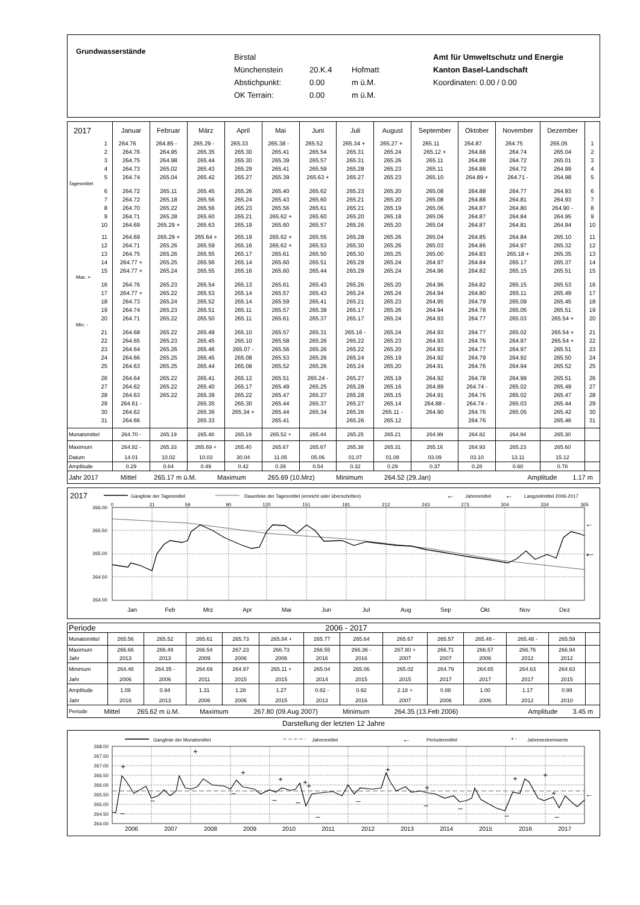Grundwasserstände
Birstal
Münchenstein 20.K.4 Hofmatt
Abstichpunkt: 0.00 m ü.M.
OK Terrain: 0.00 m ü.M.
Amt für Umweltschutz und Energie
Kanton Basel-Landschaft
Koordinaten: 0.00 / 0.00
| 2017 | Januar | Februar | März | April | Mai | Juni | Juli | August | September | Oktober | November | Dezember | |
| --- | --- | --- | --- | --- | --- | --- | --- | --- | --- | --- | --- | --- | --- |
| 1 | 264.76 | 264.85 - | 265.29 - | 265.33 | 265.38 - | 265.52 | 265.34 + | 265.27 + | 265.11 | 264.87 | 264.75 | 265.05 | 1 |
| 2 | 264.76 | 264.95 | 265.35 | 265.30 | 265.41 | 265.54 | 265.31 | 265.24 | 265.12 + | 264.88 | 264.74 | 265.04 | 2 |
| 3 | 264.75 | 264.98 | 265.44 | 265.30 | 265.39 | 265.57 | 265.31 | 265.26 | 265.11 | 264.88 | 264.72 | 265.01 | 3 |
| 4 | 264.73 | 265.02 | 265.43 | 265.29 | 265.41 | 265.59 | 265.28 | 265.23 | 265.11 | 264.88 | 264.72 | 264.99 | 4 |
| 5 | 264.74 | 265.04 | 265.42 | 265.27 | 265.39 | 265.63 + | 265.27 | 265.23 | 265.10 | 264.89 + | 264.71 - | 264.98 | 5 |
| Tagesmittel | | | | | | | | | | | | | |
| 6 | 264.72 | 265.11 | 265.45 | 265.26 | 265.40 | 265.62 | 265.23 | 265.20 | 265.08 | 264.88 | 264.77 | 264.93 | 6 |
| 7 | 264.72 | 265.18 | 265.56 | 265.24 | 265.43 | 265.60 | 265.21 | 265.20 | 265.08 | 264.88 | 264.81 | 264.93 | 7 |
| 8 | 264.70 | 265.22 | 265.56 | 265.23 | 265.56 | 265.61 | 265.21 | 265.19 | 265.06 | 264.87 | 264.80 | 264.90 - | 8 |
| 9 | 264.71 | 265.28 | 265.60 | 265.21 | 265.62 + | 265.60 | 265.20 | 265.18 | 265.06 | 264.87 | 264.84 | 264.95 | 9 |
| 10 | 264.69 | 265.29 + | 265.63 | 265.19 | 265.60 | 265.57 | 265.26 | 265.20 | 265.04 | 264.87 | 264.81 | 264.94 | 10 |
| 11 | 264.69 | 265.29 + | 265.64 + | 265.19 | 265.62 + | 265.55 | 265.28 | 265.26 | 265.04 | 264.85 | 264.84 | 265.10 | 11 |
| 12 | 264.71 | 265.26 | 265.59 | 265.16 | 265.62 + | 265.53 | 265.30 | 265.26 | 265.03 | 264.86 | 264.97 | 265.32 | 12 |
| 13 | 264.75 | 265.26 | 265.55 | 265.17 | 265.61 | 265.50 | 265.30 | 265.25 | 265.00 | 264.83 | 265.18 + | 265.35 | 13 |
| 14 | 264.77 + | 265.25 | 265.56 | 265.14 | 265.60 | 265.51 | 265.29 | 265.24 | 264.97 | 264.84 | 265.17 | 265.37 | 14 |
| 15 | 264.77 + | 265.24 | 265.55 | 265.16 | 265.60 | 265.44 | 265.29 | 265.24 | 264.96 | 264.82 | 265.15 | 265.51 | 15 |
| Max. + | | | | | | | | | | | | | |
| 16 | 264.76 | 265.23 | 265.54 | 265.13 | 265.61 | 265.43 | 265.26 | 265.20 | 264.96 | 264.82 | 265.15 | 265.53 | 16 |
| 17 | 264.77 + | 265.22 | 265.53 | 265.14 | 265.57 | 265.43 | 265.24 | 265.24 | 264.94 | 264.80 | 265.11 | 265.49 | 17 |
| 18 | 264.73 | 265.24 | 265.52 | 265.14 | 265.59 | 265.41 | 265.21 | 265.23 | 264.95 | 264.79 | 265.09 | 265.45 | 18 |
| 19 | 264.74 | 265.23 | 265.51 | 265.11 | 265.57 | 265.38 | 265.17 | 265.26 | 264.94 | 264.78 | 265.05 | 265.51 | 19 |
| 20 | 264.71 | 265.22 | 265.50 | 265.11 | 265.61 | 265.37 | 265.17 | 265.24 | 264.93 | 264.77 | 265.03 | 265.54 + | 20 |
| Min. - | | | | | | | | | | | | | |
| 21 | 264.68 | 265.22 | 265.49 | 265.10 | 265.57 | 265.31 | 265.16 - | 265.24 | 264.93 | 264.77 | 265.02 | 265.54 + | 21 |
| 22 | 264.65 | 265.23 | 265.45 | 265.10 | 265.58 | 265.26 | 265.22 | 265.23 | 264.93 | 264.76 | 264.97 | 265.54 + | 22 |
| 23 | 264.64 | 265.26 | 265.46 | 265.07 - | 265.56 | 265.26 | 265.22 | 265.20 | 264.93 | 264.77 | 264.97 | 265.51 | 23 |
| 24 | 264.66 | 265.25 | 265.45 | 265.08 | 265.53 | 265.26 | 265.24 | 265.19 | 264.92 | 264.79 | 264.92 | 265.50 | 24 |
| 25 | 264.63 | 265.25 | 265.44 | 265.08 | 265.52 | 265.26 | 265.24 | 265.20 | 264.91 | 264.76 | 264.94 | 265.52 | 25 |
| 26 | 264.64 | 265.22 | 265.41 | 265.12 | 265.51 | 265.24 - | 265.27 | 265.19 | 264.92 | 264.78 | 264.99 | 265.51 | 26 |
| 27 | 264.62 | 265.22 | 265.40 | 265.17 | 265.49 | 265.25 | 265.28 | 265.16 | 264.89 | 264.74 - | 265.02 | 265.49 | 27 |
| 28 | 264.63 | 265.22 | 265.39 | 265.22 | 265.47 | 265.27 | 265.28 | 265.15 | 264.91 | 264.76 | 265.02 | 265.47 | 28 |
| 29 | 264.61 - | | 265.35 | 265.30 | 265.44 | 265.37 | 265.27 | 265.14 | 264.88 - | 264.74 - | 265.03 | 265.44 | 29 |
| 30 | 264.62 | | 265.36 | 265.34 + | 265.44 | 265.34 | 265.26 | 265.11 - | 264.90 | 264.76 | 265.05 | 265.42 | 30 |
| 31 | 264.66 | | 265.33 | | 265.41 | | 265.26 | 265.12 | | 264.76 | | 265.46 | 31 |
| Monatsmittel | 264.70 - | 265.19 | 265.48 | 265.19 | 265.52 + | 265.44 | 265.25 | 265.21 | 264.99 | 264.82 | 264.94 | 265.30 | |
| Maximum | 264.82 - | 265.33 | 265.69 + | 265.40 | 265.67 | 265.67 | 265.38 | 265.31 | 265.16 | 264.93 | 265.23 | 265.60 | |
| Datum | 14.01 | 10.02 | 10.03 | 30.04 | 11.05 | 05.06 | 01.07 | 01.08 | 03.09 | 03.10 | 13.11 | 15.12 | |
| Amplitude | 0.29 | 0.64 | 0.49 | 0.42 | 0.39 | 0.54 | 0.32 | 0.29 | 0.37 | 0.28 | 0.60 | 0.78 | |
| Jahr 2017 | Mittel | 265.17 m ü.M. | Maximum | 265.69 (10.Mrz) | Minimum | 264.52 (29.Jan) | | Amplitude | 1.17 m |
2017
Ganglinie der Tagesmittel
Dauerlinie der Tagesmittel (erreicht oder überschritten)
←
Jahresmittel
←
Langzeitmittel 2006-2017
0
31
59
90
120
151
181
212
243
273
304
334
365
266.00
265.50
265.00
264.50
264.00
←
←
Jan
Feb
Mrz
Apr
Mai
Jun
Jul
Aug
Sep
Okt
Nov
Dez
| Periode | 2006 - 2017 | | | | | | | | | | | | |
| Monatsmittel | 265.56 | 265.52 | 265.61 | 265.73 | 265.84 + | 265.77 | 265.64 | 265.67 | 265.57 | 265.48 - | 265.48 - | 265.59 | |
| Maximum | 266.66 | 266.49 | 266.54 | 267.23 | 266.73 | 266.55 | 266.36 - | 267.80 + | 266.71 | 266.57 | 266.76 | 266.94 | |
| Jahr | 2013 | 2013 | 2009 | 2006 | 2006 | 2016 | 2016 | 2007 | 2007 | 2006 | 2012 | 2012 | |
| Minimum | 264.48 | 264.35 - | 264.69 | 264.97 | 265.11 + | 265.04 | 265.06 | 265.02 | 264.79 | 264.65 | 264.63 | 264.63 | |
| Jahr | 2006 | 2006 | 2011 | 2015 | 2015 | 2014 | 2015 | 2015 | 2017 | 2017 | 2017 | 2015 | |
| Amplitude | 1.09 | 0.94 | 1.31 | 1.28 | 1.27 | 0.82 - | 0.92 | 2.18 + | 0.88 | 1.00 | 1.17 | 0.99 | |
| Jahr | 2016 | 2013 | 2006 | 2006 | 2015 | 2013 | 2016 | 2007 | 2006 | 2006 | 2012 | 2010 | |
| Periode | Mittel | 265.62 m ü.M. | Maximum | 267.80 (09.Aug 2007) | Minimum | 264.35 (13.Feb 2006) | | Amplitude | 3.45 m |
Darstellung der letzten 12 Jahre
Ganglinie der Monatsmittel
Jahresmittel
←
Periodenmittel
+ -
Jahresextremwerte
268.00
267.50
267.00
266.50
266.00
265.50
265.00
264.50
264.00
←
+
+
+
+
+
+
+
+
+
+
+
–
–
–
–
–
–
–
–
–
–
–
2006
2007
2008
2009
2010
2011
2012
2013
2014
2015
2016
2017